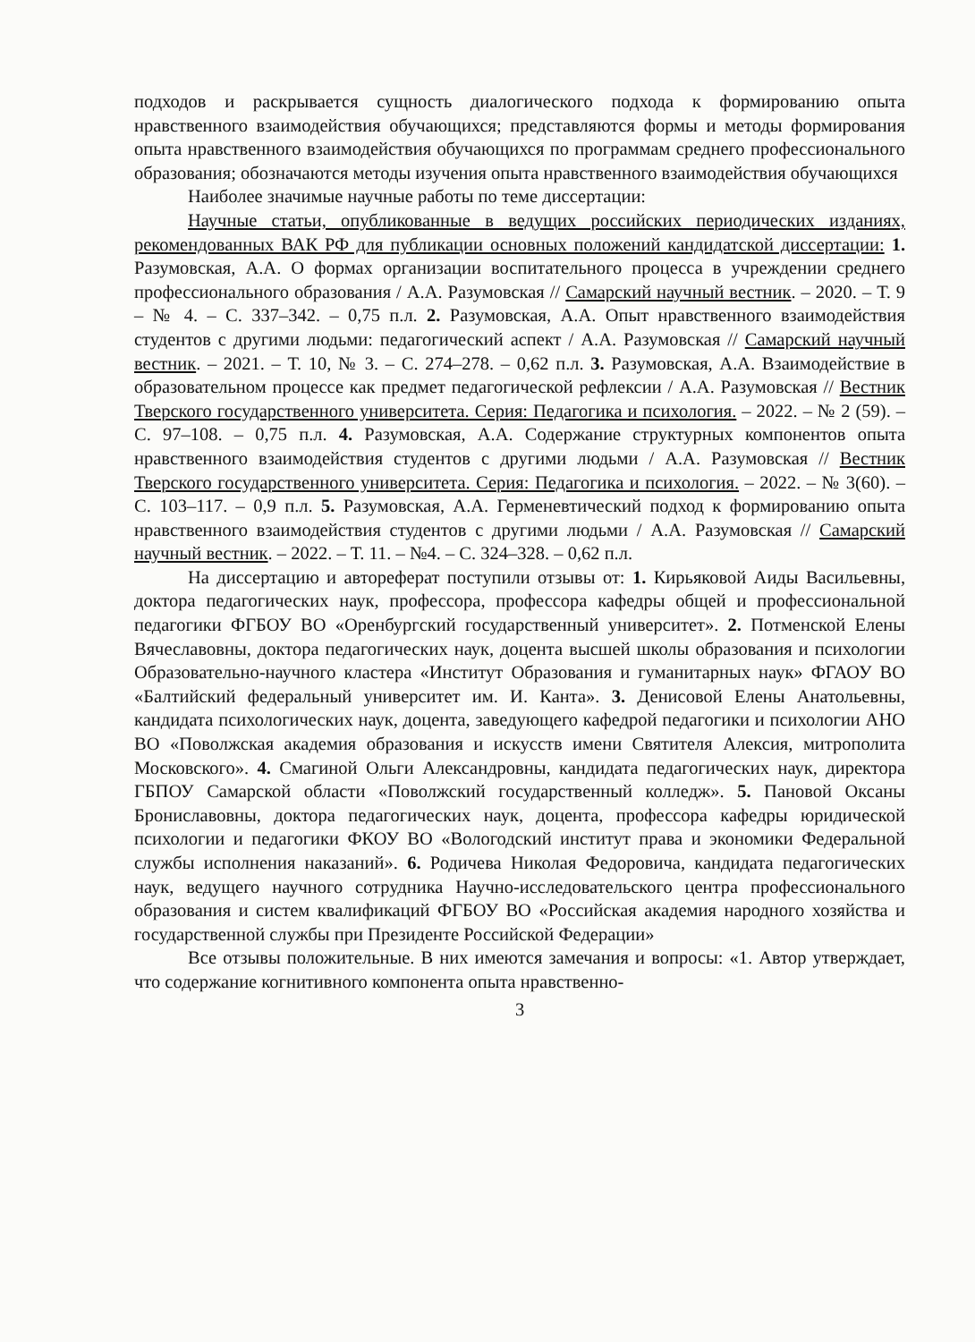подходов и раскрывается сущность диалогического подхода к формированию опыта нравственного взаимодействия обучающихся; представляются формы и методы формирования опыта нравственного взаимодействия обучающихся по программам среднего профессионального образования; обозначаются методы изучения опыта нравственного взаимодействия обучающихся
Наиболее значимые научные работы по теме диссертации:
Научные статьи, опубликованные в ведущих российских периодических изданиях, рекомендованных ВАК РФ для публикации основных положений кандидатской диссертации: 1. Разумовская, А.А. О формах организации воспитательного процесса в учреждении среднего профессионального образования / А.А. Разумовская // Самарский научный вестник. – 2020. – Т. 9 – № 4. – С. 337–342. – 0,75 п.л. 2. Разумовская, А.А. Опыт нравственного взаимодействия студентов с другими людьми: педагогический аспект / А.А. Разумовская // Самарский научный вестник. – 2021. – Т. 10, № 3. – С. 274–278. – 0,62 п.л. 3. Разумовская, А.А. Взаимодействие в образовательном процессе как предмет педагогической рефлексии / А.А. Разумовская // Вестник Тверского государственного университета. Серия: Педагогика и психология. – 2022. – № 2 (59). – С. 97–108. – 0,75 п.л. 4. Разумовская, А.А. Содержание структурных компонентов опыта нравственного взаимодействия студентов с другими людьми / А.А. Разумовская // Вестник Тверского государственного университета. Серия: Педагогика и психология. – 2022. – № 3(60). – С. 103–117. – 0,9 п.л. 5. Разумовская, А.А. Герменевтический подход к формированию опыта нравственного взаимодействия студентов с другими людьми / А.А. Разумовская // Самарский научный вестник. – 2022. – Т. 11. – №4. – С. 324–328. – 0,62 п.л.
На диссертацию и автореферат поступили отзывы от: 1. Кирьяковой Аиды Васильевны, доктора педагогических наук, профессора, профессора кафедры общей и профессиональной педагогики ФГБОУ ВО «Оренбургский государственный университет». 2. Потменской Елены Вячеславовны, доктора педагогических наук, доцента высшей школы образования и психологии Образовательно-научного кластера «Институт Образования и гуманитарных наук» ФГАОУ ВО «Балтийский федеральный университет им. И. Канта». 3. Денисовой Елены Анатольевны, кандидата психологических наук, доцента, заведующего кафедрой педагогики и психологии АНО ВО «Поволжская академия образования и искусств имени Святителя Алексия, митрополита Московского». 4. Смагиной Ольги Александровны, кандидата педагогических наук, директора ГБПОУ Самарской области «Поволжский государственный колледж». 5. Пановой Оксаны Брониславовны, доктора педагогических наук, доцента, профессора кафедры юридической психологии и педагогики ФКОУ ВО «Вологодский институт права и экономики Федеральной службы исполнения наказаний». 6. Родичева Николая Федоровича, кандидата педагогических наук, ведущего научного сотрудника Научно-исследовательского центра профессионального образования и систем квалификаций ФГБОУ ВО «Российская академия народного хозяйства и государственной службы при Президенте Российской Федерации»
Все отзывы положительные. В них имеются замечания и вопросы: «1. Автор утверждает, что содержание когнитивного компонента опыта нравственно-
3